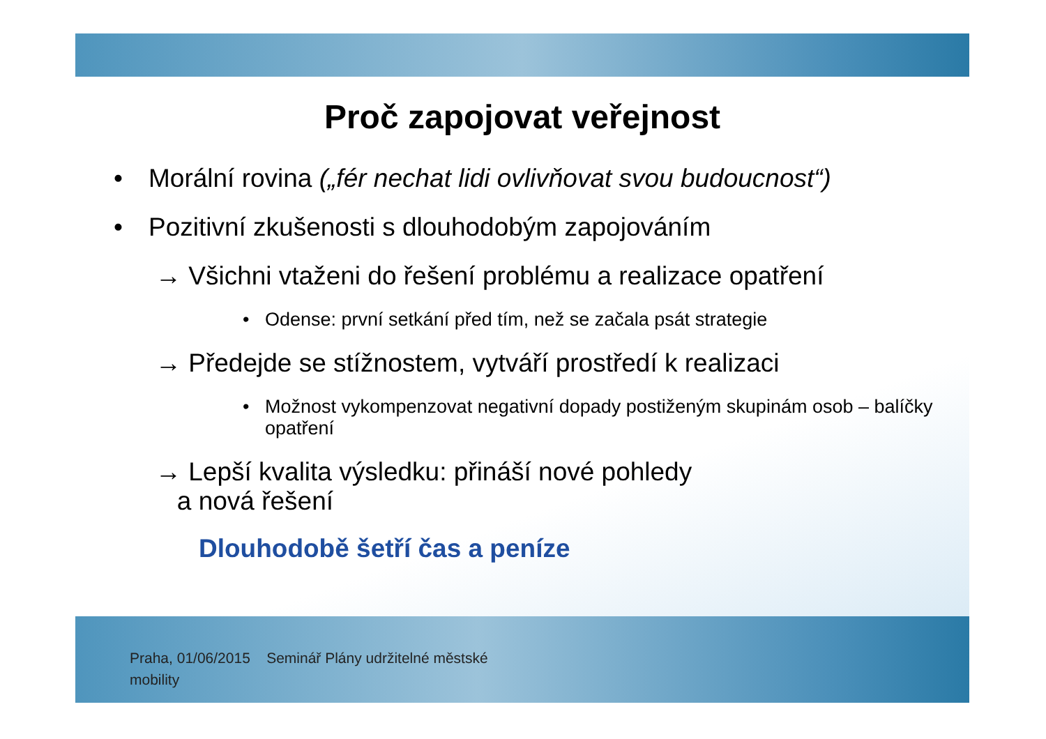Proč zapojovat veřejnost
• Morální rovina („fér nechat lidi ovlivňovat svou budoucnost“)
• Pozitivní zkušenosti s dlouhodobým zapojováním
→ Všichni vtaženi do řešení problému a realizace opatření
• Odense: první setkání před tím, než se začala psát strategie
→ Předejde se stížnostem, vytváří prostředí k realizaci
• Možnost vykompenzovat negativní dopady postiženým skupinám osob – balíčky opatření
→ Lepší kvalita výsledku: přináší nové pohledy
a nová řešení
Dlouhodobě šetří čas a peníze
Praha, 01/06/2015 Seminář Plány udržitelné městské mobility